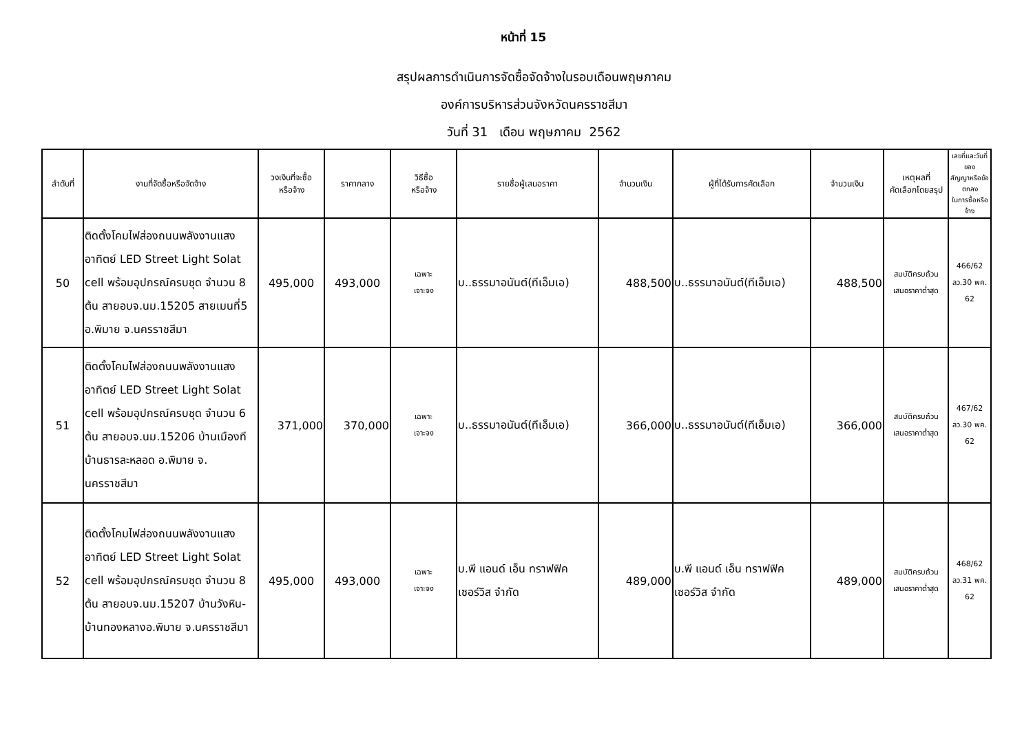หน้าที่ 15
สรุปผลการดำเนินการจัดซื้อจัดจ้างในรอบเดือนพฤษภาคม
องค์การบริหารส่วนจังหวัดนครราชสีมา
วันที่ 31 เดือน พฤษภาคม 2562
| ลำดับที่ | งานที่จัดซื้อหรือจัดจ้าง | วงเงินที่จะซื้อ หรือจ้าง | ราคากลาง | วิธีซื้อ หรือจ้าง | รายชื่อผู้เสนอราคา | จำนวนเงิน | ผู้ที่ได้รับการคัดเลือก | จำนวนเงิน | เหตุผลที่ คัดเลือกโดยสรุป | เลขที่และวันที่ของ สัญญาหรือข้อตกลง ในการซื้อหรือจ้าง |
| --- | --- | --- | --- | --- | --- | --- | --- | --- | --- | --- |
| 50 | ติดตั้งโคมไฟส่องถนนพลังงานแสงอาทิตย์ LED Street Light Solat cell พร้อมอุปกรณ์ครบชุด จำนวน 8 ต้น สายอบจ.นม.15205 สายเมนที่5 อ.พิมาย จ.นครราชสีมา | 495,000 | 493,000 | เฉพาะ เจาะจง | บ..ธรรมาอนันต์(ทีเอ็มเอ) | 488,500 | บ..ธรรมาอนันต์(ทีเอ็มเอ) | 488,500 | สมบัติครบถ้วน เสนอราคาต่ำสุด | 466/62 ลว.30 พค. 62 |
| 51 | ติดตั้งโคมไฟส่องถนนพลังงานแสงอาทิตย์ LED Street Light Solat cell พร้อมอุปกรณ์ครบชุด จำนวน 6 ต้น สายอบจ.นม.15206 บ้านเมืองที บ้านธารละหลอด อ.พิมาย จ. นครราชสีมา | 371,000 | 370,000 | เฉพาะ เจาะจง | บ..ธรรมาอนันต์(ทีเอ็มเอ) | 366,000 | บ..ธรรมาอนันต์(ทีเอ็มเอ) | 366,000 | สมบัติครบถ้วน เสนอราคาต่ำสุด | 467/62 ลว.30 พค. 62 |
| 52 | ติดตั้งโคมไฟส่องถนนพลังงานแสงอาทิตย์ LED Street Light Solat cell พร้อมอุปกรณ์ครบชุด จำนวน 8 ต้น สายอบจ.นม.15207 บ้านวังหิน-บ้านทองหลางอ.พิมาย จ.นครราชสีมา | 495,000 | 493,000 | เฉพาะ เจาะจง | บ.พี แอนด์ เอ็น ทราฟฟิค เซอร์วิส จำกัด | 489,000 | บ.พี แอนด์ เอ็น ทราฟฟิค เซอร์วิส จำกัด | 489,000 | สมบัติครบถ้วน เสนอราคาต่ำสุด | 468/62 ลว.31 พค. 62 |